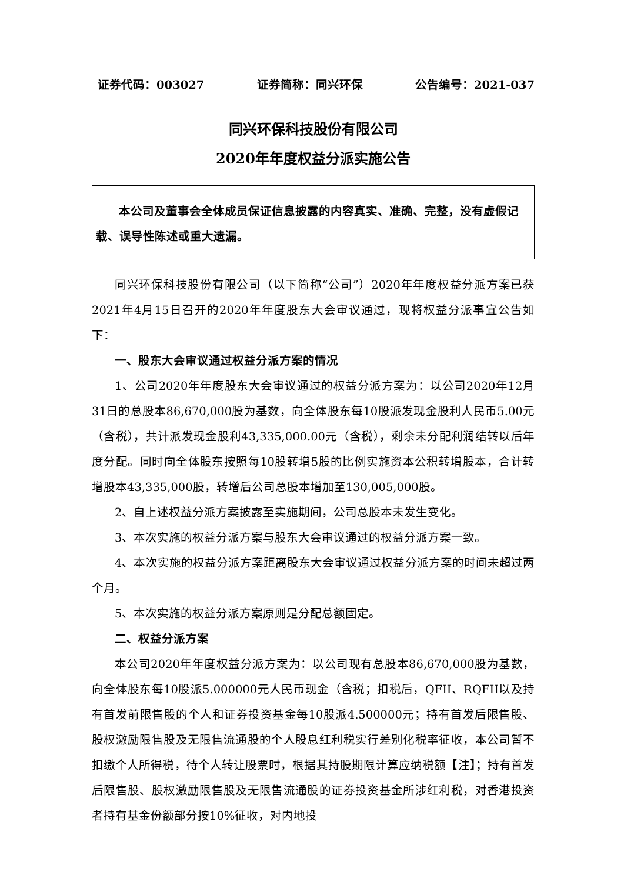证券代码：003027 证券简称：同兴环保 公告编号：2021-037
同兴环保科技股份有限公司
2020年年度权益分派实施公告
本公司及董事会全体成员保证信息披露的内容真实、准确、完整，没有虚假记载、误导性陈述或重大遗漏。
同兴环保科技股份有限公司（以下简称“公司”）2020年年度权益分派方案已获2021年4月15日召开的2020年年度股东大会审议通过，现将权益分派事宜公告如下：
一、股东大会审议通过权益分派方案的情况
1、公司2020年年度股东大会审议通过的权益分派方案为：以公司2020年12月31日的总股本86,670,000股为基数，向全体股东每10股派发现金股利人民币5.00元（含税），共计派发现金股利43,335,000.00元（含税），剩余未分配利润结转以后年度分配。同时向全体股东按照每10股转增5股的比例实施资本公积转增股本，合计转增股本43,335,000股，转增后公司总股本增加至130,005,000股。
2、自上述权益分派方案披露至实施期间，公司总股本未发生变化。
3、本次实施的权益分派方案与股东大会审议通过的权益分派方案一致。
4、本次实施的权益分派方案距离股东大会审议通过权益分派方案的时间未超过两个月。
5、本次实施的权益分派方案原则是分配总额固定。
二、权益分派方案
本公司2020年年度权益分派方案为：以公司现有总股本86,670,000股为基数，向全体股东每10股派5.000000元人民币现金（含税；扣税后，QFII、RQFII以及持有首发前限售股的个人和证券投资基金每10股派4.500000元；持有首发后限售股、股权激励限售股及无限售流通股的个人股息红利税实行差别化税率征收，本公司暂不扣缴个人所得税，待个人转让股票时，根据其持股期限计算应纳税额【注】；持有首发后限售股、股权激励限售股及无限售流通股的证券投资基金所涉红利税，对香港投资者持有基金份额部分按10%征收，对内地投